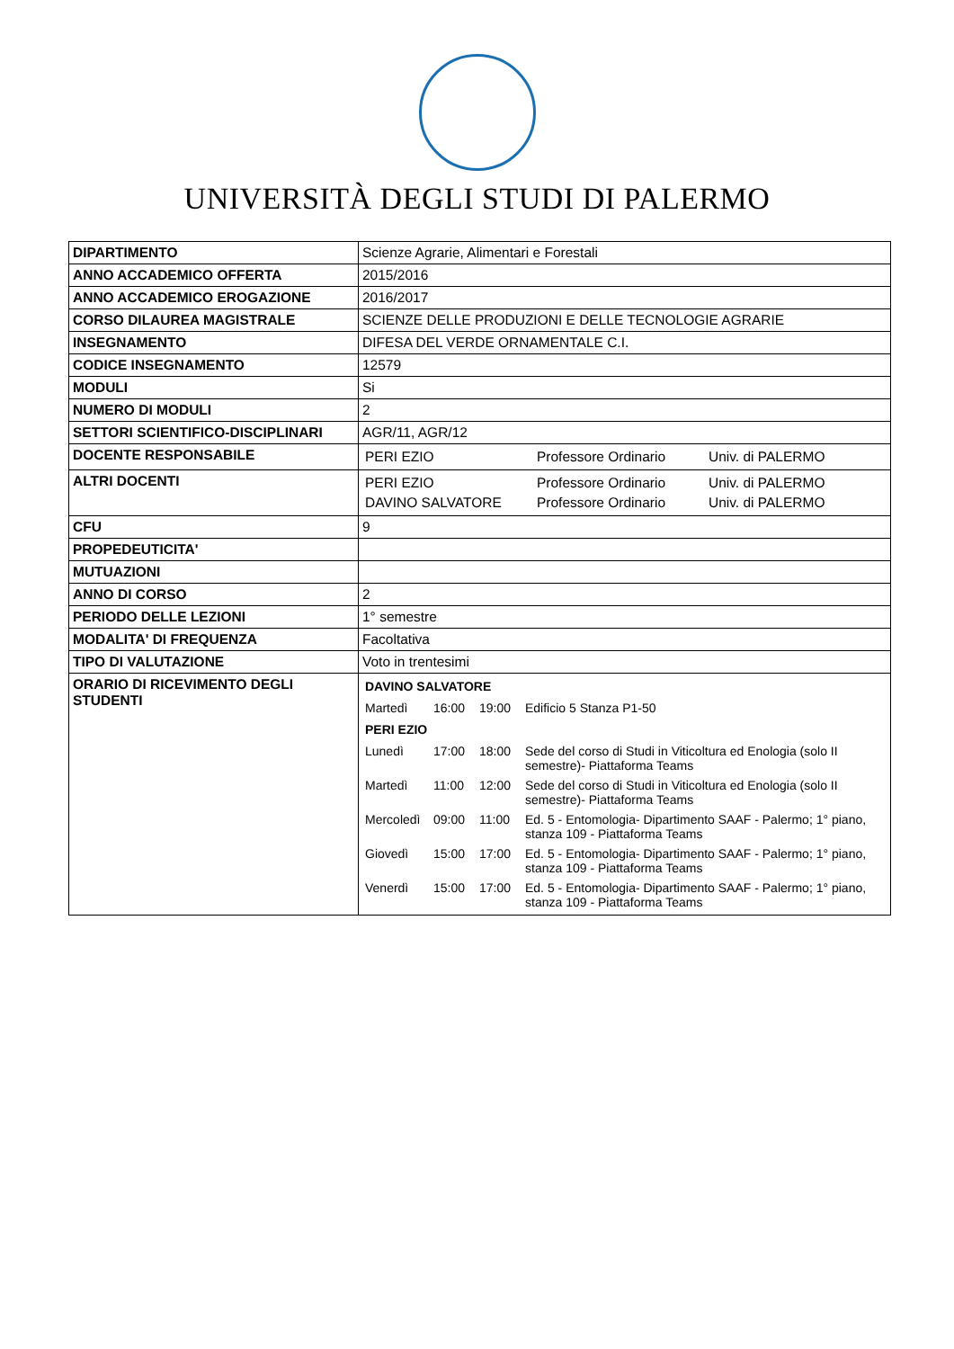UNIVERSITÀ DEGLI STUDI DI PALERMO
| DIPARTIMENTO | Scienze Agrarie, Alimentari e Forestali |
| ANNO ACCADEMICO OFFERTA | 2015/2016 |
| ANNO ACCADEMICO EROGAZIONE | 2016/2017 |
| CORSO DILAUREA MAGISTRALE | SCIENZE DELLE PRODUZIONI E DELLE TECNOLOGIE AGRARIE |
| INSEGNAMENTO | DIFESA DEL VERDE ORNAMENTALE C.I. |
| CODICE INSEGNAMENTO | 12579 |
| MODULI | Si |
| NUMERO DI MODULI | 2 |
| SETTORI SCIENTIFICO-DISCIPLINARI | AGR/11, AGR/12 |
| DOCENTE RESPONSABILE | / PERI EZIO / Professore Ordinario / Univ. di PALERMO / |
| ALTRI DOCENTI | / PERI EZIO / Professore Ordinario / Univ. di PALERMO / / DAVINO SALVATORE / Professore Ordinario / Univ. di PALERMO / |
| CFU | 9 |
| PROPEDEUTICITA' | |
| MUTUAZIONI | |
| ANNO DI CORSO | 2 |
| PERIODO DELLE LEZIONI | 1° semestre |
| MODALITA' DI FREQUENZA | Facoltativa |
| TIPO DI VALUTAZIONE | Voto in trentesimi |
| ORARIO DI RICEVIMENTO DEGLI STUDENTI | / DAVINO SALVATORE / / / / / Martedì / 16:00 / 19:00 / Edificio 5 Stanza P1-50 / / PERI EZIO / / / / / Lunedì / 17:00 / 18:00 / Sede del corso di Studi in Viticoltura ed Enologia (solo II semestre)- Piattaforma Teams / / Martedì / 11:00 / 12:00 / Sede del corso di Studi in Viticoltura ed Enologia (solo II semestre)- Piattaforma Teams / / Mercoledì / 09:00 / 11:00 / Ed. 5 - Entomologia- Dipartimento SAAF - Palermo; 1° piano, stanza 109 - Piattaforma Teams / / Giovedì / 15:00 / 17:00 / Ed. 5 - Entomologia- Dipartimento SAAF - Palermo; 1° piano, stanza 109 - Piattaforma Teams / / Venerdì / 15:00 / 17:00 / Ed. 5 - Entomologia- Dipartimento SAAF - Palermo; 1° piano, stanza 109 - Piattaforma Teams / |